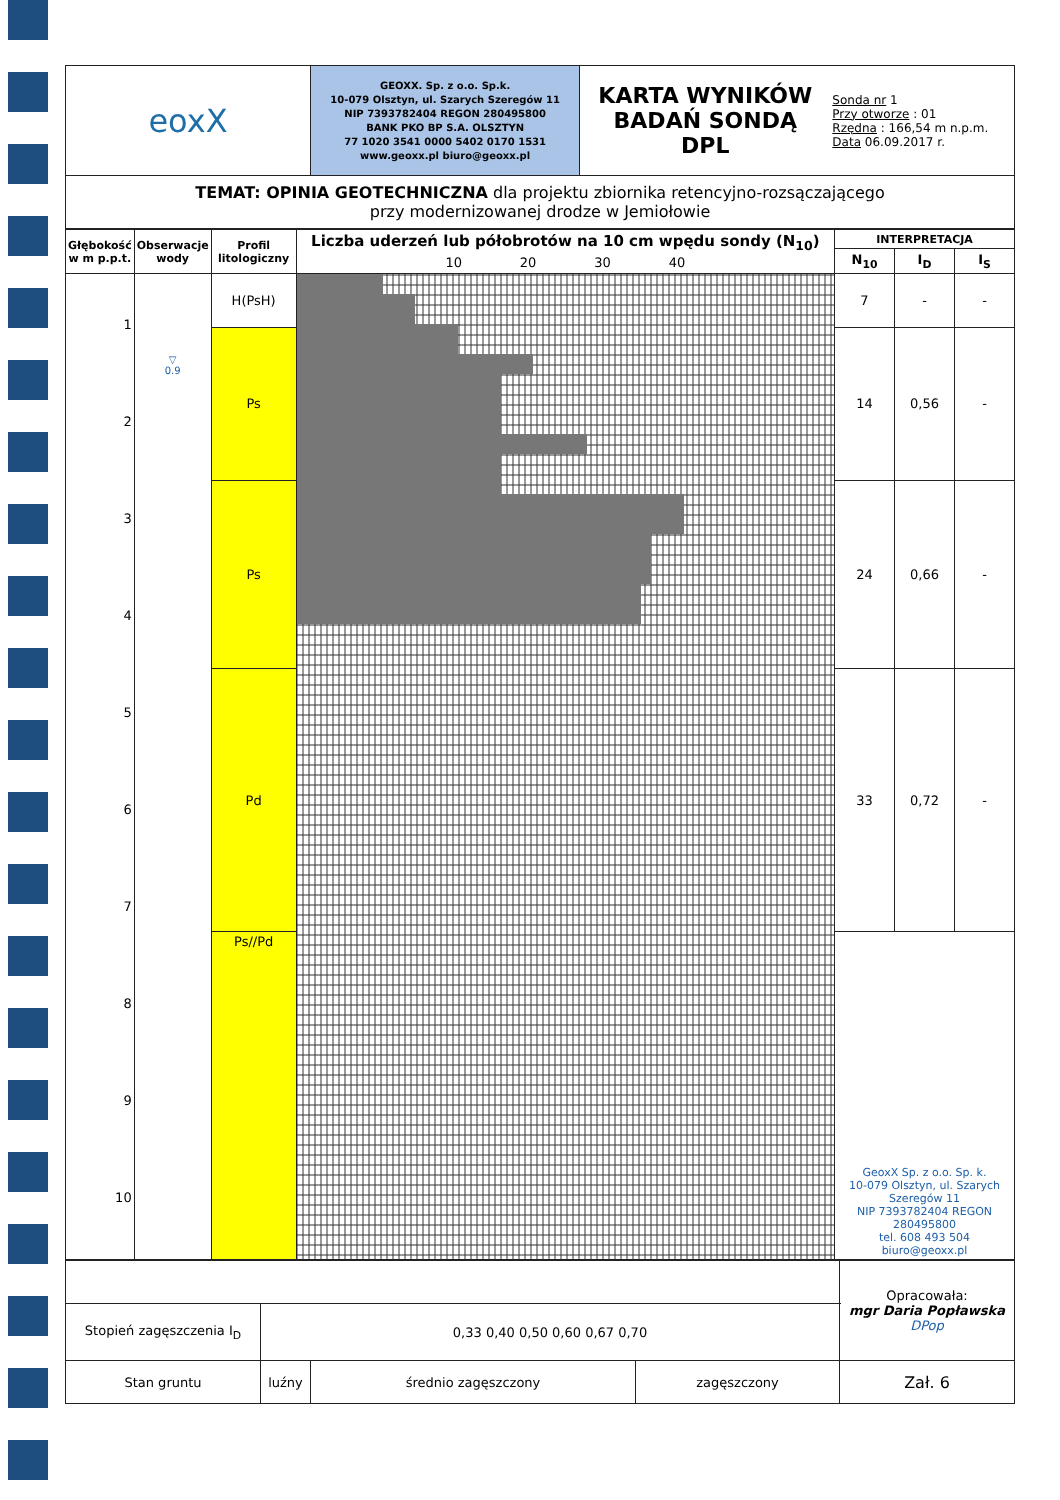| eoxX | GEOXX. Sp. z o.o. Sp.k. 10-079 Olsztyn, ul. Szarych Szeregów 11 NIP 7393782404 REGON 280495800 BANK PKO BP S.A. OLSZTYN 77 1020 3541 0000 5402 0170 1531 www.geoxx.pl biuro@geoxx.pl | KARTA WYNIKÓW BADAŃ SONDĄ DPL | Sonda nr 1 Przy otworze : 01 Rzędna : 166,54 m n.p.m. Data 06.09.2017 r. |
| TEMAT: OPINIA GEOTECHNICZNA dla projektu zbiornika retencyjno-rozsączającego przy modernizowanej drodze w Jemiołowie | | | |
| Głębokość w m p.p.t. | Obserwacje wody | Profil litologiczny | Liczba uderzeń lub półobrotów na 10 cm wpędu sondy (N<sub>10</sub>) 10 20 30 40 | INTERPRETACJA | | |
| --- | --- | --- | --- | --- | --- | --- |
| | | | | N<sub>10</sub> | I<sub>D</sub> | I<sub>S</sub> |
| 1 2 3 4 5 6 7 8 9 10 | ▽ 0.9 | H(PsH) | | 7 | - | - |
| | | Ps | | 14 | 0,56 | - |
| | | Ps | | 24 | 0,66 | - |
| | | Pd | | 33 | 0,72 | - |
| | | Ps//Pd | | GeoxX Sp. z o.o. Sp. k. 10-079 Olsztyn, ul. Szarych Szeregów 11 NIP 7393782404 REGON 280495800 tel. 608 493 504 biuro@geoxx.pl | | |
| | | | | Opracowała: mgr Daria Popławska DPop |
| Stopień zagęszczenia I<sub>D</sub> | 0,33 0,40 0,50 0,60 0,67 0,70 | | | |
| Stan gruntu | luźny | średnio zagęszczony | zagęszczony | Zał. 6 |